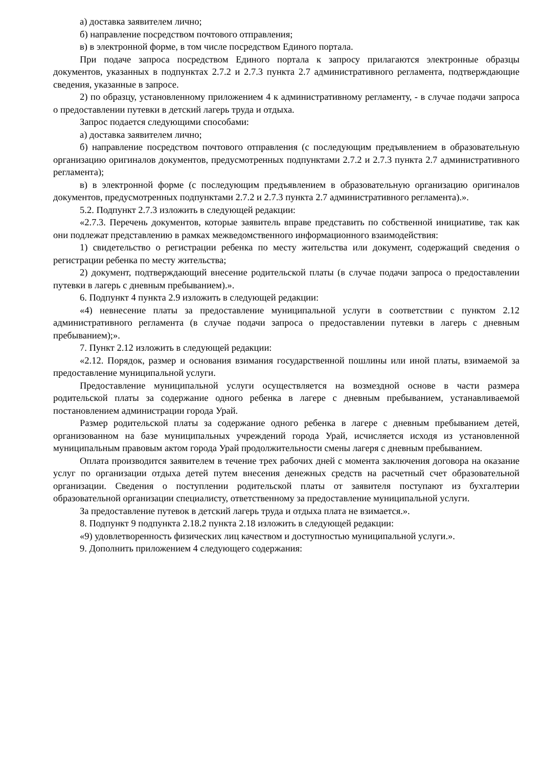а) доставка заявителем лично;
б) направление посредством почтового отправления;
в) в электронной форме, в том числе посредством Единого портала.
При подаче запроса посредством Единого портала к запросу прилагаются электронные образцы документов, указанных в подпунктах 2.7.2 и 2.7.3 пункта 2.7 административного регламента, подтверждающие сведения, указанные в запросе.
2) по образцу, установленному приложением 4 к административному регламенту, - в случае подачи запроса о предоставлении путевки в детский лагерь труда и отдыха.
Запрос подается следующими способами:
а) доставка заявителем лично;
б) направление посредством почтового отправления (с последующим предъявлением в образовательную организацию оригиналов документов, предусмотренных подпунктами 2.7.2 и 2.7.3 пункта 2.7 административного регламента);
в) в электронной форме (с последующим предъявлением в образовательную организацию оригиналов документов, предусмотренных подпунктами 2.7.2 и 2.7.3 пункта 2.7 административного регламента).».
5.2. Подпункт 2.7.3 изложить в следующей редакции:
«2.7.3. Перечень документов, которые заявитель вправе представить по собственной инициативе, так как они подлежат представлению в рамках межведомственного информационного взаимодействия:
1) свидетельство о регистрации ребенка по месту жительства или документ, содержащий сведения о регистрации ребенка по месту жительства;
2) документ, подтверждающий внесение родительской платы (в случае подачи запроса о предоставлении путевки в лагерь с дневным пребыванием).».
6. Подпункт 4 пункта 2.9 изложить в следующей редакции:
«4) невнесение платы за предоставление муниципальной услуги в соответствии с пунктом 2.12 административного регламента (в случае подачи запроса о предоставлении путевки в лагерь с дневным пребыванием);».
7. Пункт 2.12 изложить в следующей редакции:
«2.12. Порядок, размер и основания взимания государственной пошлины или иной платы, взимаемой за предоставление муниципальной услуги.
Предоставление муниципальной услуги осуществляется на возмездной основе в части размера родительской платы за содержание одного ребенка в лагере с дневным пребыванием, устанавливаемой постановлением администрации города Урай.
Размер родительской платы за содержание одного ребенка в лагере с дневным пребыванием детей, организованном на базе муниципальных учреждений города Урай, исчисляется исходя из установленной муниципальным правовым актом города Урай продолжительности смены лагеря с дневным пребыванием.
Оплата производится заявителем в течение трех рабочих дней с момента заключения договора на оказание услуг по организации отдыха детей путем внесения денежных средств на расчетный счет образовательной организации. Сведения о поступлении родительской платы от заявителя поступают из бухгалтерии образовательной организации специалисту, ответственному за предоставление муниципальной услуги.
За предоставление путевок в детский лагерь труда и отдыха плата не взимается.».
8. Подпункт 9 подпункта 2.18.2 пункта 2.18 изложить в следующей редакции:
«9) удовлетворенность физических лиц качеством и доступностью муниципальной услуги.».
9. Дополнить приложением 4 следующего содержания: